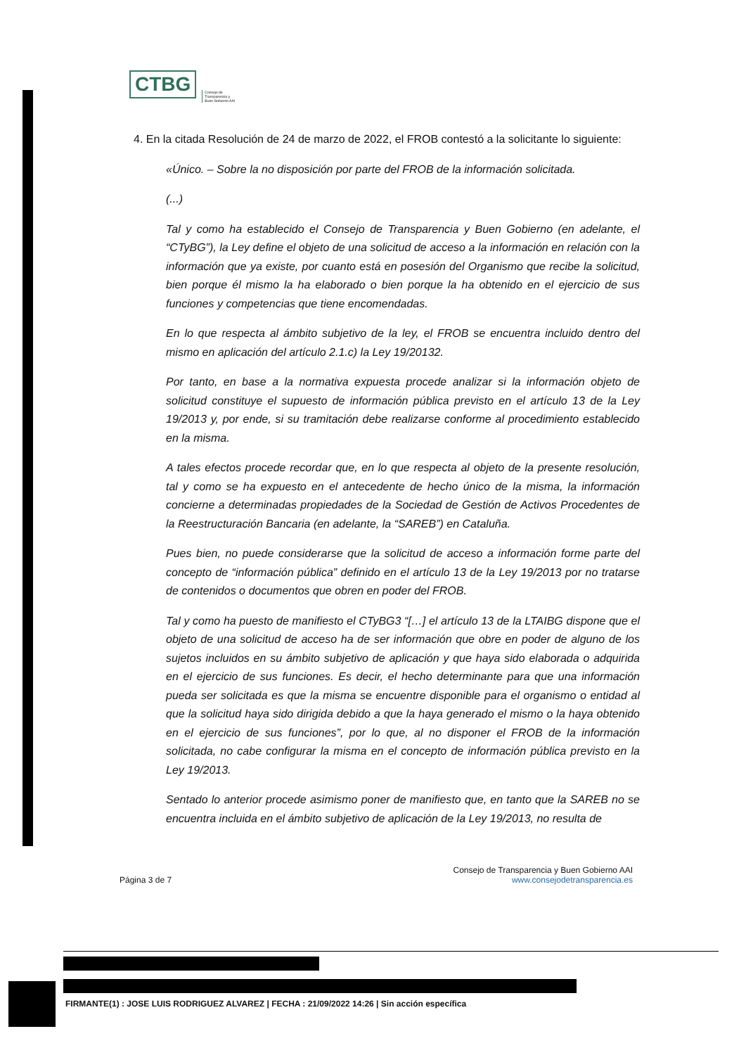CTBG
Consejo de
Transparencia y
Buen Gobierno AAI
4. En la citada Resolución de 24 de marzo de 2022, el FROB contestó a la solicitante lo siguiente:
«Único. – Sobre la no disposición por parte del FROB de la información solicitada.
(...)
Tal y como ha establecido el Consejo de Transparencia y Buen Gobierno (en adelante, el “CTyBG”), la Ley define el objeto de una solicitud de acceso a la información en relación con la información que ya existe, por cuanto está en posesión del Organismo que recibe la solicitud, bien porque él mismo la ha elaborado o bien porque la ha obtenido en el ejercicio de sus funciones y competencias que tiene encomendadas.
En lo que respecta al ámbito subjetivo de la ley, el FROB se encuentra incluido dentro del mismo en aplicación del artículo 2.1.c) la Ley 19/20132.
Por tanto, en base a la normativa expuesta procede analizar si la información objeto de solicitud constituye el supuesto de información pública previsto en el artículo 13 de la Ley 19/2013 y, por ende, si su tramitación debe realizarse conforme al procedimiento establecido en la misma.
A tales efectos procede recordar que, en lo que respecta al objeto de la presente resolución, tal y como se ha expuesto en el antecedente de hecho único de la misma, la información concierne a determinadas propiedades de la Sociedad de Gestión de Activos Procedentes de la Reestructuración Bancaria (en adelante, la “SAREB”) en Cataluña.
Pues bien, no puede considerarse que la solicitud de acceso a información forme parte del concepto de “información pública” definido en el artículo 13 de la Ley 19/2013 por no tratarse de contenidos o documentos que obren en poder del FROB.
Tal y como ha puesto de manifiesto el CTyBG3 “[…] el artículo 13 de la LTAIBG dispone que el objeto de una solicitud de acceso ha de ser información que obre en poder de alguno de los sujetos incluidos en su ámbito subjetivo de aplicación y que haya sido elaborada o adquirida en el ejercicio de sus funciones. Es decir, el hecho determinante para que una información pueda ser solicitada es que la misma se encuentre disponible para el organismo o entidad al que la solicitud haya sido dirigida debido a que la haya generado el mismo o la haya obtenido en el ejercicio de sus funciones”, por lo que, al no disponer el FROB de la información solicitada, no cabe configurar la misma en el concepto de información pública previsto en la Ley 19/2013.
Sentado lo anterior procede asimismo poner de manifiesto que, en tanto que la SAREB no se encuentra incluida en el ámbito subjetivo de aplicación de la Ley 19/2013, no resulta de
Consejo de Transparencia y Buen Gobierno AAI
Página 3 de 7 www.consejodetransparencia.es
FIRMANTE(1) : JOSE LUIS RODRIGUEZ ALVAREZ | FECHA : 21/09/2022 14:26 | Sin acción específica